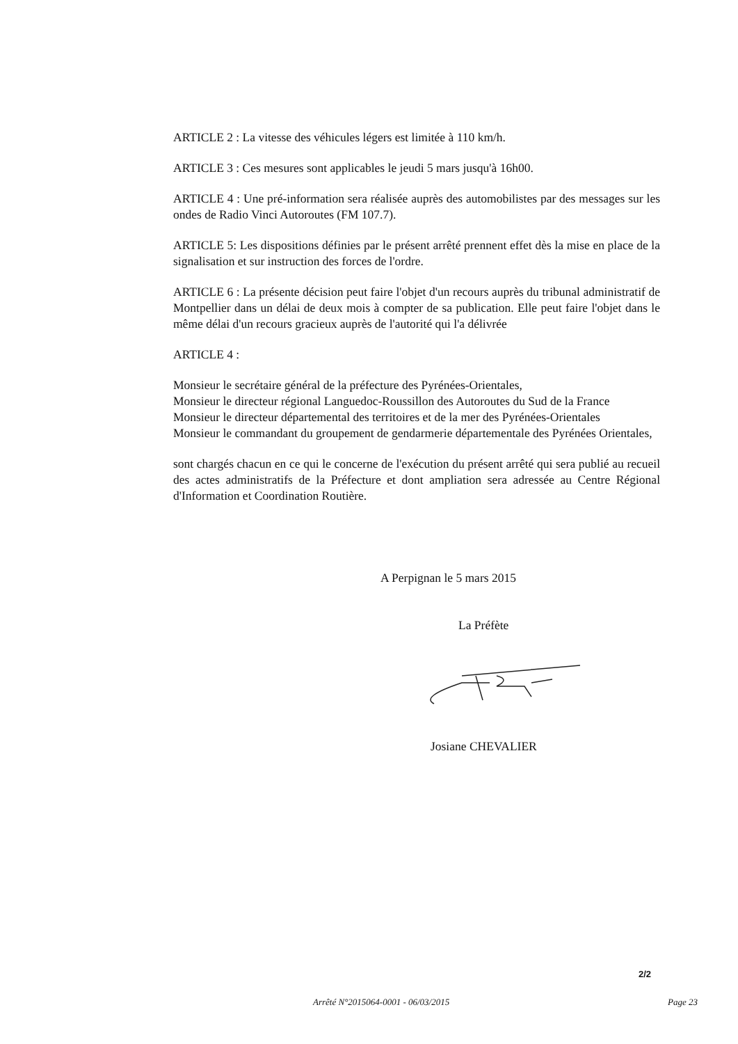ARTICLE 2 : La vitesse des véhicules légers est limitée à 110 km/h.
ARTICLE 3 : Ces mesures sont applicables le jeudi 5 mars jusqu'à 16h00.
ARTICLE 4 : Une pré-information sera réalisée auprès des automobilistes par des messages sur les ondes de Radio Vinci Autoroutes (FM 107.7).
ARTICLE 5: Les dispositions définies par le présent arrêté prennent effet dès la mise en place de la signalisation et sur instruction des forces de l'ordre.
ARTICLE 6 : La présente décision peut faire l'objet d'un recours auprès du tribunal administratif de Montpellier dans un délai de deux mois à compter de sa publication. Elle peut faire l'objet dans le même délai d'un recours gracieux auprès de l'autorité qui l'a délivrée
ARTICLE 4 :
Monsieur le secrétaire général de la préfecture des Pyrénées-Orientales,
Monsieur le directeur régional Languedoc-Roussillon des Autoroutes du Sud de la France
Monsieur le directeur départemental des territoires et de la mer des Pyrénées-Orientales
Monsieur le commandant du groupement de gendarmerie départementale des Pyrénées Orientales,
sont chargés chacun en ce qui le concerne de l'exécution du présent arrêté qui sera publié au recueil des actes administratifs de la Préfecture et dont ampliation sera adressée au Centre Régional d'Information et Coordination Routière.
A Perpignan le 5 mars 2015
La Préfète
Josiane CHEVALIER
2/2
Arrêté N°2015064-0001 - 06/03/2015
Page 23